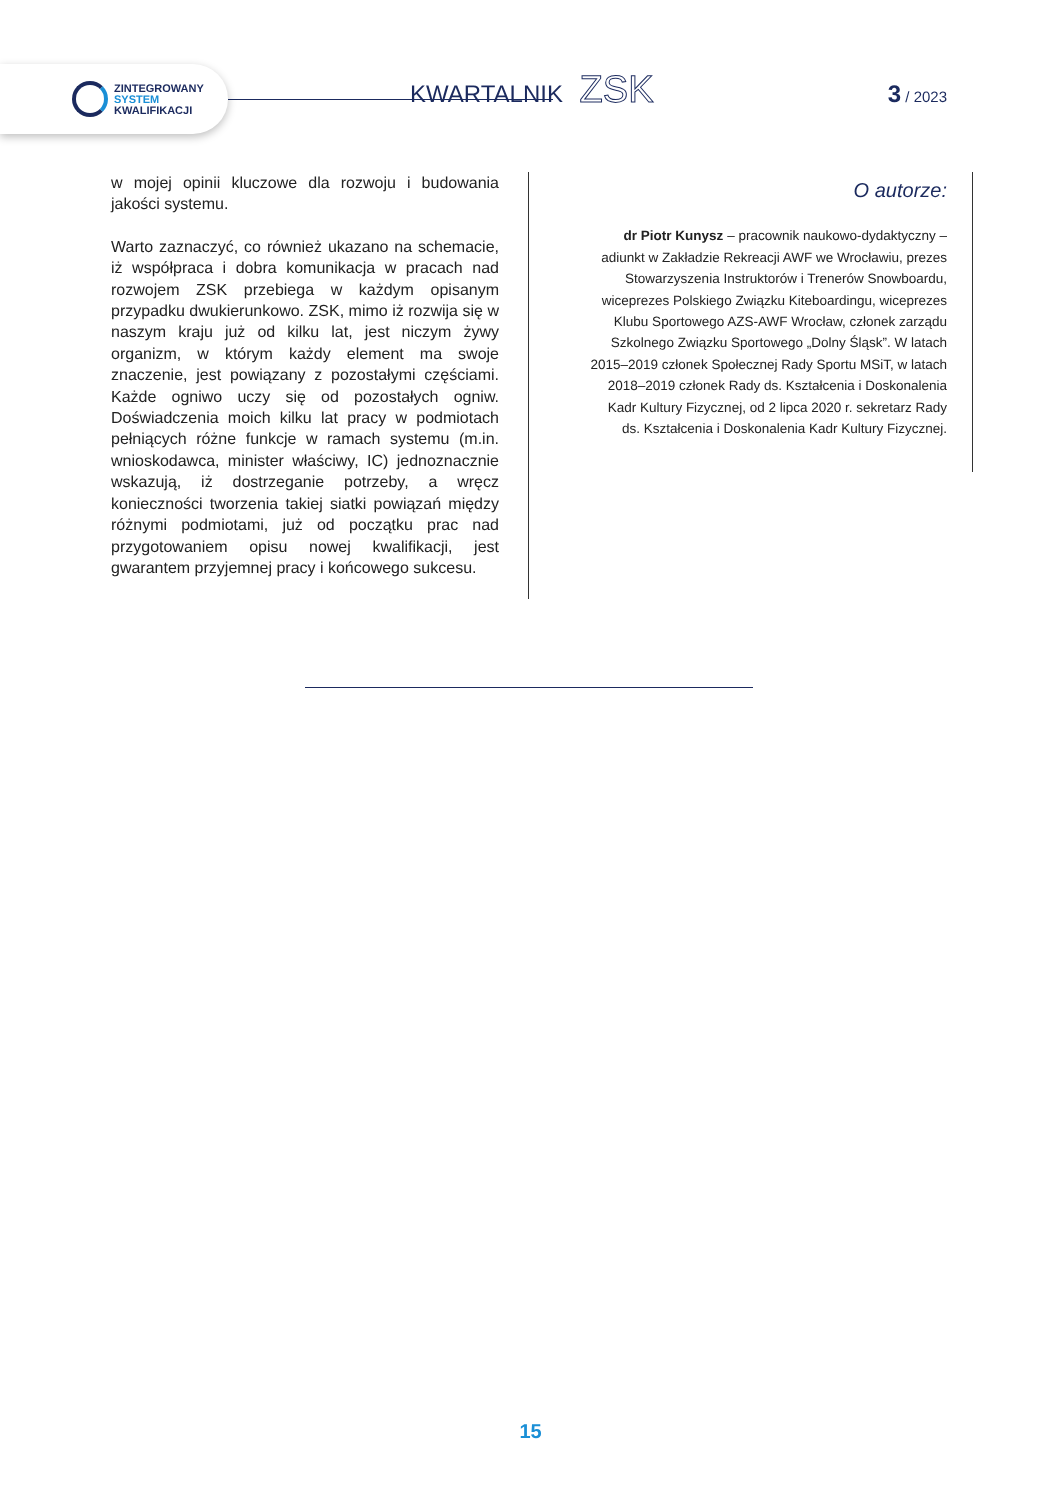ZINTEGROWANY
SYSTEM
KWALIFIKACJI
KWARTALNIK ZSK 3 / 2023
w mojej opinii kluczowe dla rozwoju i budowania jakości systemu.
Warto zaznaczyć, co również ukazano na schemacie, iż współpraca i dobra komunikacja w pracach nad rozwojem ZSK przebiega w każdym opisanym przypadku dwukierunkowo. ZSK, mimo iż rozwija się w naszym kraju już od kilku lat, jest niczym żywy organizm, w którym każdy element ma swoje znaczenie, jest powiązany z pozostałymi częściami. Każde ogniwo uczy się od pozostałych ogniw. Doświadczenia moich kilku lat pracy w podmiotach pełniących różne funkcje w ramach systemu (m.in. wnioskodawca, minister właściwy, IC) jednoznacznie wskazują, iż dostrzeganie potrzeby, a wręcz konieczności tworzenia takiej siatki powiązań między różnymi podmiotami, już od początku prac nad przygotowaniem opisu nowej kwalifikacji, jest gwarantem przyjemnej pracy i końcowego sukcesu.
O autorze:
dr Piotr Kunysz – pracownik naukowo-dydaktyczny – adiunkt w Zakładzie Rekreacji AWF we Wrocławiu, prezes Stowarzyszenia Instruktorów i Trenerów Snowboardu, wiceprezes Polskiego Związku Kiteboardingu, wiceprezes Klubu Sportowego AZS-AWF Wrocław, członek zarządu Szkolnego Związku Sportowego „Dolny Śląsk”. W latach 2015–2019 członek Społecznej Rady Sportu MSiT, w latach 2018–2019 członek Rady ds. Kształcenia i Doskonalenia Kadr Kultury Fizycznej, od 2 lipca 2020 r. sekretarz Rady ds. Kształcenia i Doskonalenia Kadr Kultury Fizycznej.
15